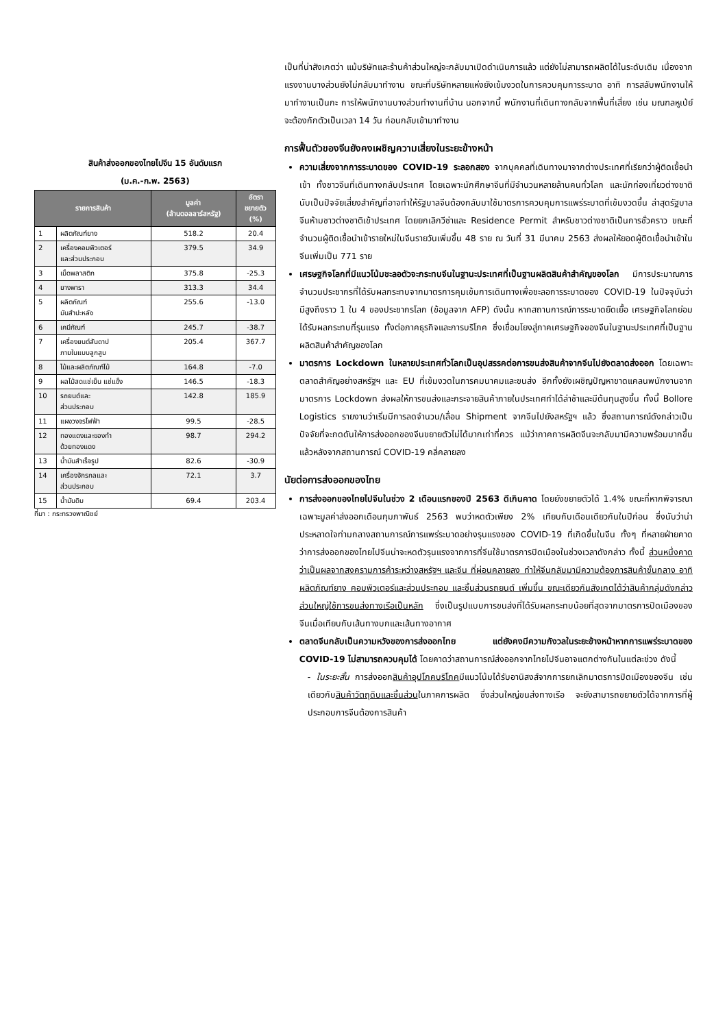สินค้าส่งออกของไทยไปจีน 15 อันดับแรก
(ม.ค.-ก.พ. 2563)
| รายการสินค้า | | มูลค่า (ล้านดอลลาร์สหรัฐ) | อัตรา ขยายตัว (%) |
| --- | --- | --- | --- |
| 1 | ผลิตภัณฑ์ยาง | 518.2 | 20.4 |
| 2 | เครื่องคอมพิวเตอร์ และส่วนประกอบ | 379.5 | 34.9 |
| 3 | เม็ดพลาสติก | 375.8 | -25.3 |
| 4 | ยางพารา | 313.3 | 34.4 |
| 5 | ผลิตภัณฑ์ มันสำปะหลัง | 255.6 | -13.0 |
| 6 | เคมีภัณฑ์ | 245.7 | -38.7 |
| 7 | เครื่องยนต์สันดาป ภายในแบบลูกสูบ | 205.4 | 367.7 |
| 8 | ไม้และผลิตภัณฑ์ไม้ | 164.8 | -7.0 |
| 9 | ผลไม้สดแช่เย็น แช่แข็ง | 146.5 | -18.3 |
| 10 | รถยนต์และ ส่วนประกอบ | 142.8 | 185.9 |
| 11 | แผงวงจรไฟฟ้า | 99.5 | -28.5 |
| 12 | ทองแดงและของทำ ด้วยทองแดง | 98.7 | 294.2 |
| 13 | น้ำมันสำเร็จรูป | 82.6 | -30.9 |
| 14 | เครื่องจักรกลและ ส่วนประกอบ | 72.1 | 3.7 |
| 15 | น้ำมันดิบ | 69.4 | 203.4 |
ที่มา : กระทรวงพาณิชย์
เป็นที่น่าสังเกตว่า แม้บริษัทและร้านค้าส่วนใหญ่จะกลับมาเปิดดำเนินการแล้ว แต่ยังไม่สามารถผลิตได้ในระดับเดิม เนื่องจากแรงงานบางส่วนยังไม่กลับมาทำงาน ขณะที่บริษัทหลายแห่งยังเข้มงวดในการควบคุมการระบาด อาทิ การสลับพนักงานให้มาทำงานเป็นกะ การให้พนักงานบางส่วนทำงานที่บ้าน นอกจากนี้ พนักงานที่เดินทางกลับจากพื้นที่เสี่ยง เช่น มณฑลหูเป่ย์ จะต้องกักตัวเป็นเวลา 14 วัน ก่อนกลับเข้ามาทำงาน
การฟื้นตัวของจีนยังคงเผชิญความเสี่ยงในระยะข้างหน้า
ความเสี่ยงจากการระบาดของ COVID-19 ระลอกสอง จากบุคคลที่เดินทางมาจากต่างประเทศที่เรียกว่าผู้ติดเชื้อนำเข้า ทั้งชาวจีนที่เดินทางกลับประเทศ โดยเฉพาะนักศึกษาจีนที่มีจำนวนหลายล้านคนทั่วโลก และนักท่องเที่ยวต่างชาติ นับเป็นปัจจัยเสี่ยงสำคัญที่อาจทำให้รัฐบาลจีนต้องกลับมาใช้มาตรการควบคุมการแพร่ระบาดที่เข้มงวดขึ้น ล่าสุดรัฐบาลจีนห้ามชาวต่างชาติเข้าประเทศ โดยยกเลิกวีซ่าและ Residence Permit สำหรับชาวต่างชาติเป็นการชั่วคราว ขณะที่จำนวนผู้ติดเชื้อนำเข้ารายใหม่ในจีนรายวันเพิ่มขึ้น 48 ราย ณ วันที่ 31 มีนาคม 2563 ส่งผลให้ยอดผู้ติดเชื้อนำเข้าในจีนเพิ่มเป็น 771 ราย
เศรษฐกิจโลกที่มีแนวโน้มชะลอตัวจะกระทบจีนในฐานะประเทศที่เป็นฐานผลิตสินค้าสำคัญของโลก มีการประมาณการจำนวนประชากรที่ได้รับผลกระทบจากมาตรการคุมเข้มการเดินทางเพื่อชะลอการระบาดของ COVID-19 ในปัจจุบันว่ามีสูงถึงราว 1 ใน 4 ของประชากรโลก (ข้อมูลจาก AFP) ดังนั้น หากสถานการณ์การระบาดยืดเยื้อ เศรษฐกิจโลกย่อมได้รับผลกระทบที่รุนแรง ทั้งต่อภาคธุรกิจและการบริโภค ซึ่งเชื่อมโยงสู่ภาคเศรษฐกิจของจีนในฐานะประเทศที่เป็นฐานผลิตสินค้าสำคัญของโลก
มาตรการ Lockdown ในหลายประเทศทั่วโลกเป็นอุปสรรคต่อการขนส่งสินค้าจากจีนไปยังตลาดส่งออก โดยเฉพาะตลาดสำคัญอย่างสหรัฐฯ และ EU ที่เข้มงวดในการคมนาคมและขนส่ง อีกทั้งยังเผชิญปัญหาขาดแคลนพนักงานจากมาตรการ Lockdown ส่งผลให้การขนส่งและกระจายสินค้าภายในประเทศทำได้ล่าช้าและมีต้นทุนสูงขึ้น ทั้งนี้ Bollore Logistics รายงานว่าเริ่มมีการลดจำนวน/เลื่อน Shipment จากจีนไปยังสหรัฐฯ แล้ว ซึ่งสถานการณ์ดังกล่าวเป็นปัจจัยที่จะกดดันให้การส่งออกของจีนขยายตัวไม่ได้มากเท่าที่ควร แม้ว่าภาคการผลิตจีนจะกลับมามีความพร้อมมากขึ้นแล้วหลังจากสถานการณ์ COVID-19 คลี่คลายลง
นัยต่อการส่งออกของไทย
การส่งออกของไทยไปจีนในช่วง 2 เดือนแรกของปี 2563 ดีเกินคาด โดยยังขยายตัวได้ 1.4% ขณะที่หากพิจารณาเฉพาะมูลค่าส่งออกเดือนกุมภาพันธ์ 2563 พบว่าหดตัวเพียง 2% เทียบกับเดือนเดียวกันในปีก่อน ซึ่งนับว่าน่าประหลาดใจท่ามกลางสถานการณ์การแพร่ระบาดอย่างรุนแรงของ COVID-19 ที่เกิดขึ้นในจีน ทั้งๆ ที่หลายฝ่ายคาดว่าการส่งออกของไทยไปจีนน่าจะหดตัวรุนแรงจากการที่จีนใช้มาตรการปิดเมืองในช่วงเวลาดังกล่าว ทั้งนี้ ส่วนหนึ่งคาดว่าเป็นผลจากสงครามการค้าระหว่างสหรัฐฯ และจีน ที่ผ่อนคลายลง ทำให้จีนกลับมามีความต้องการสินค้าขั้นกลาง อาทิ ผลิตภัณฑ์ยาง คอมพิวเตอร์และส่วนประกอบ และชิ้นส่วนรถยนต์ เพิ่มขึ้น ขณะเดียวกันสังเกตได้ว่าสินค้ากลุ่มดังกล่าวส่วนใหญ่ใช้การขนส่งทางเรือเป็นหลัก ซึ่งเป็นรูปแบบการขนส่งที่ได้รับผลกระทบน้อยที่สุดจากมาตรการปิดเมืองของจีนเมื่อเทียบกับเส้นทางบกและเส้นทางอากาศ
ตลาดจีนกลับเป็นความหวังของการส่งออกไทย แต่ยังคงมีความกังวลในระยะข้างหน้าหากการแพร่ระบาดของ COVID-19 ไม่สามารถควบคุมได้ โดยคาดว่าสถานการณ์ส่งออกจากไทยไปจีนอาจแตกต่างกันในแต่ละช่วง ดังนี้
- ในระยะสั้น การส่งออกสินค้าอุปโภคบริโภคมีแนวโน้มได้รับอานิสงส์จากการยกเลิกมาตรการปิดเมืองของจีน เช่นเดียวกับสินค้าวัตถุดิบและชิ้นส่วนในภาคการผลิต ซึ่งส่วนใหญ่ขนส่งทางเรือ จะยังสามารถขยายตัวได้จากการที่ผู้ประกอบการจีนต้องการสินค้า